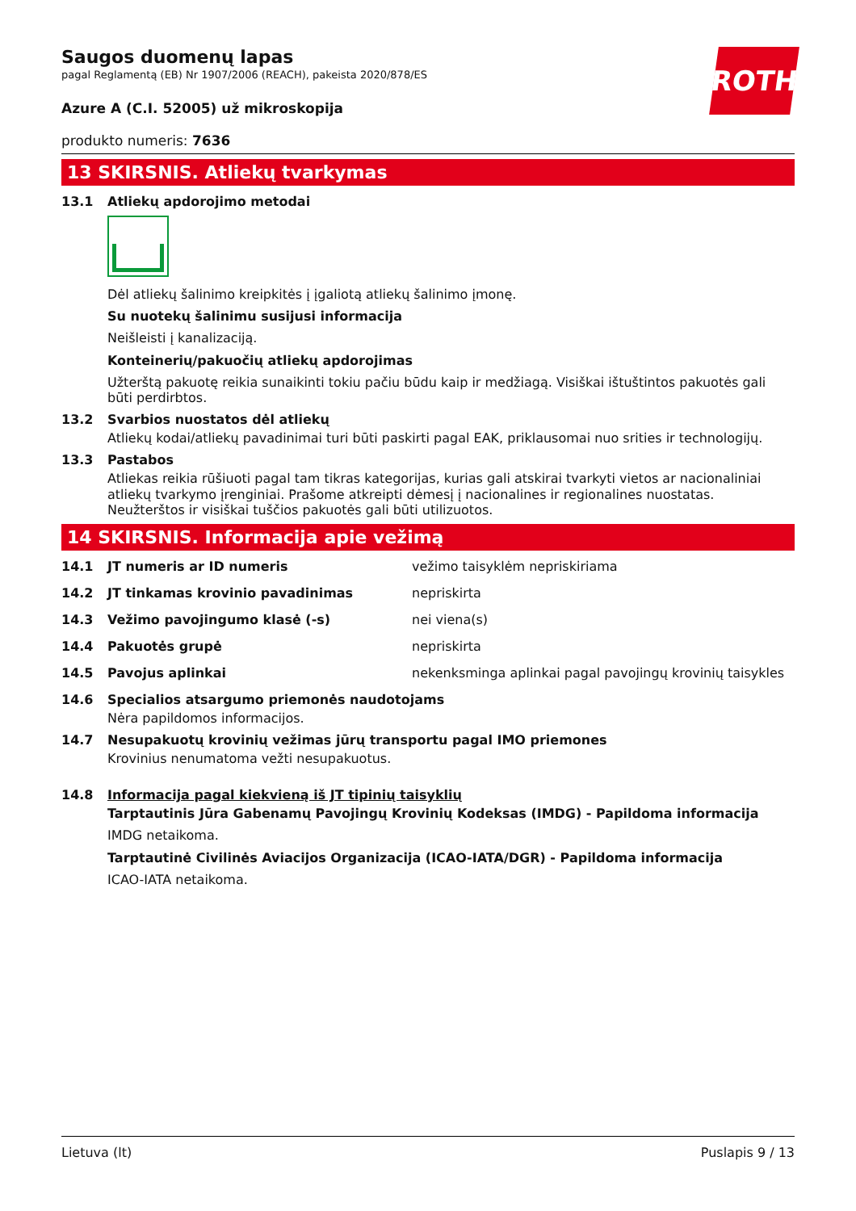ROTH
Saugos duomenų lapas
pagal Reglamentą (EB) Nr 1907/2006 (REACH), pakeista 2020/878/ES
Azure A (C.I. 52005) už mikroskopija
produkto numeris: 7636
13 SKIRSNIS. Atliekų tvarkymas
13.1 Atliekų apdorojimo metodai
Dėl atliekų šalinimo kreipkitės į įgaliotą atliekų šalinimo įmonę.
Su nuotekų šalinimu susijusi informacija
Neišleisti į kanalizaciją.
Konteinerių/pakuočių atliekų apdorojimas
Užterštą pakuotę reikia sunaikinti tokiu pačiu būdu kaip ir medžiagą. Visiškai ištuštintos pakuotės gali būti perdirbtos.
13.2 Svarbios nuostatos dėl atliekų
Atliekų kodai/atliekų pavadinimai turi būti paskirti pagal EAK, priklausomai nuo srities ir technologijų.
13.3 Pastabos
Atliekas reikia rūšiuoti pagal tam tikras kategorijas, kurias gali atskirai tvarkyti vietos ar nacionaliniai atliekų tvarkymo įrenginiai. Prašome atkreipti dėmesį į nacionalines ir regionalines nuostatas. Neužterštos ir visiškai tuščios pakuotės gali būti utilizuotos.
14 SKIRSNIS. Informacija apie vežimą
14.1 JT numeris ar ID numeris vežimo taisyklėm nepriskiriama
14.2 JT tinkamas krovinio pavadinimas nepriskirta
14.3 Vežimo pavojingumo klasė (-s) nei viena(s)
14.4 Pakuotės grupė nepriskirta
14.5 Pavojus aplinkai nekenksminga aplinkai pagal pavojingų krovinių taisykles
14.6 Specialios atsargumo priemonės naudotojams
Nėra papildomos informacijos.
14.7 Nesupakuotų krovinių vežimas jūrų transportu pagal IMO priemones
Krovinius nenumatoma vežti nesupakuotus.
14.8 Informacija pagal kiekvieną iš JT tipinių taisyklių
Tarptautinis Jūra Gabenamų Pavojingų Krovinių Kodeksas (IMDG) - Papildoma informacija
IMDG netaikoma.
Tarptautinė Civilinės Aviacijos Organizacija (ICAO-IATA/DGR) - Papildoma informacija
ICAO-IATA netaikoma.
Lietuva (lt) Puslapis 9 / 13